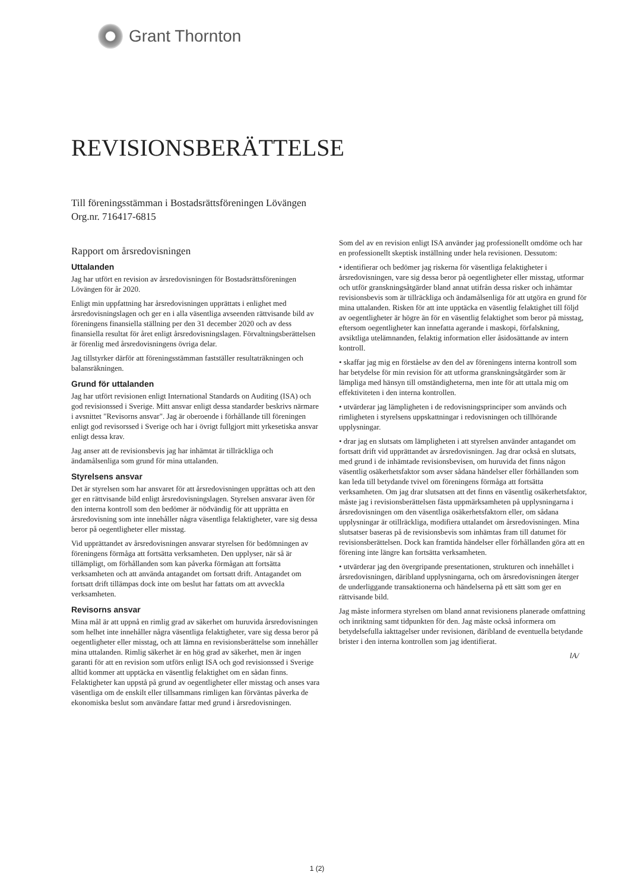Grant Thornton
REVISIONSBERÄTTELSE
Till föreningsstämman i Bostadsrättsföreningen Lövängen
Org.nr. 716417-6815
Rapport om årsredovisningen
Uttalanden
Jag har utfört en revision av årsredovisningen för Bostadsrättsföreningen Lövängen för år 2020.
Enligt min uppfattning har årsredovisningen upprättats i enlighet med årsredovisningslagen och ger en i alla väsentliga avseenden rättvisande bild av föreningens finansiella ställning per den 31 december 2020 och av dess finansiella resultat för året enligt årsredovisningslagen. Förvaltningsberättelsen är förenlig med årsredovisningens övriga delar.
Jag tillstyrker därför att föreningsstämman fastställer resultaträkningen och balansräkningen.
Grund för uttalanden
Jag har utfört revisionen enligt International Standards on Auditing (ISA) och god revisionssed i Sverige. Mitt ansvar enligt dessa standarder beskrivs närmare i avsnittet "Revisorns ansvar". Jag är oberoende i förhållande till föreningen enligt god revisorssed i Sverige och har i övrigt fullgjort mitt yrkesetiska ansvar enligt dessa krav.
Jag anser att de revisionsbevis jag har inhämtat är tillräckliga och ändamålsenliga som grund för mina uttalanden.
Styrelsens ansvar
Det är styrelsen som har ansvaret för att årsredovisningen upprättas och att den ger en rättvisande bild enligt årsredovisningslagen. Styrelsen ansvarar även för den interna kontroll som den bedömer är nödvändig för att upprätta en årsredovisning som inte innehåller några väsentliga felaktigheter, vare sig dessa beror på oegentligheter eller misstag.
Vid upprättandet av årsredovisningen ansvarar styrelsen för bedömningen av föreningens förmåga att fortsätta verksamheten. Den upplyser, när så är tillämpligt, om förhållanden som kan påverka förmågan att fortsätta verksamheten och att använda antagandet om fortsatt drift. Antagandet om fortsatt drift tillämpas dock inte om beslut har fattats om att avveckla verksamheten.
Revisorns ansvar
Mina mål är att uppnå en rimlig grad av säkerhet om huruvida årsredovisningen som helhet inte innehåller några väsentliga felaktigheter, vare sig dessa beror på oegentligheter eller misstag, och att lämna en revisionsberättelse som innehåller mina uttalanden. Rimlig säkerhet är en hög grad av säkerhet, men är ingen garanti för att en revision som utförs enligt ISA och god revisionssed i Sverige alltid kommer att upptäcka en väsentlig felaktighet om en sådan finns. Felaktigheter kan uppstå på grund av oegentligheter eller misstag och anses vara väsentliga om de enskilt eller tillsammans rimligen kan förväntas påverka de ekonomiska beslut som användare fattar med grund i årsredovisningen.
Som del av en revision enligt ISA använder jag professionellt omdöme och har en professionellt skeptisk inställning under hela revisionen. Dessutom:
• identifierar och bedömer jag riskerna för väsentliga felaktigheter i årsredovisningen, vare sig dessa beror på oegentligheter eller misstag, utformar och utför granskningsåtgärder bland annat utifrån dessa risker och inhämtar revisionsbevis som är tillräckliga och ändamålsenliga för att utgöra en grund för mina uttalanden. Risken för att inte upptäcka en väsentlig felaktighet till följd av oegentligheter är högre än för en väsentlig felaktighet som beror på misstag, eftersom oegentligheter kan innefatta agerande i maskopi, förfalskning, avsiktliga utelämnanden, felaktig information eller åsidosättande av intern kontroll.
• skaffar jag mig en förståelse av den del av föreningens interna kontroll som har betydelse för min revision för att utforma granskningsåtgärder som är lämpliga med hänsyn till omständigheterna, men inte för att uttala mig om effektiviteten i den interna kontrollen.
• utvärderar jag lämpligheten i de redovisningsprinciper som används och rimligheten i styrelsens uppskattningar i redovisningen och tillhörande upplysningar.
• drar jag en slutsats om lämpligheten i att styrelsen använder antagandet om fortsatt drift vid upprättandet av årsredovisningen. Jag drar också en slutsats, med grund i de inhämtade revisionsbevisen, om huruvida det finns någon väsentlig osäkerhetsfaktor som avser sådana händelser eller förhållanden som kan leda till betydande tvivel om föreningens förmåga att fortsätta verksamheten. Om jag drar slutsatsen att det finns en väsentlig osäkerhetsfaktor, måste jag i revisionsberättelsen fästa uppmärksamheten på upplysningarna i årsredovisningen om den väsentliga osäkerhetsfaktorn eller, om sådana upplysningar är otillräckliga, modifiera uttalandet om årsredovisningen. Mina slutsatser baseras på de revisionsbevis som inhämtas fram till datumet för revisionsberättelsen. Dock kan framtida händelser eller förhållanden göra att en förening inte längre kan fortsätta verksamheten.
• utvärderar jag den övergripande presentationen, strukturen och innehållet i årsredovisningen, däribland upplysningarna, och om årsredovisningen återger de underliggande transaktionerna och händelserna på ett sätt som ger en rättvisande bild.
Jag måste informera styrelsen om bland annat revisionens planerade omfattning och inriktning samt tidpunkten för den. Jag måste också informera om betydelsefulla iakttagelser under revisionen, däribland de eventuella betydande brister i den interna kontrollen som jag identifierat.
lA/
1 (2)